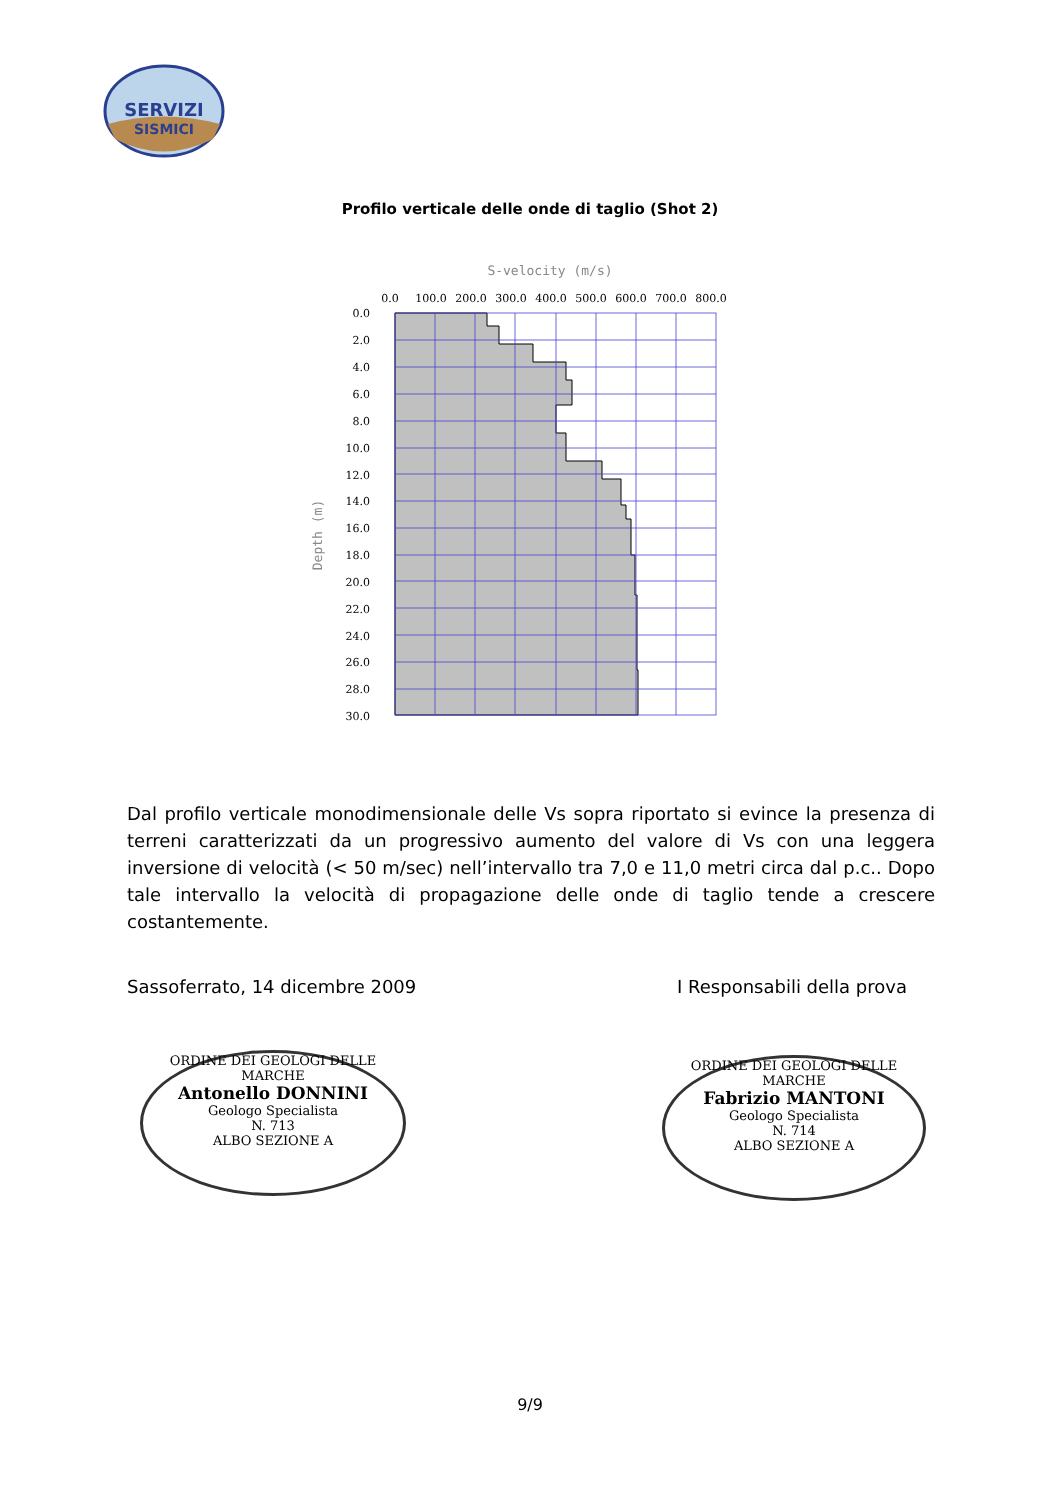SERVIZI
SISMICI
Profilo verticale delle onde di taglio (Shot 2)
S-velocity (m/s)
0.0
100.0
200.0
300.0
400.0
500.0
600.0
700.0
800.0
0.0
2.0
4.0
6.0
8.0
10.0
12.0
14.0
16.0
18.0
20.0
22.0
24.0
26.0
28.0
30.0
Depth (m)
Dal profilo verticale monodimensionale delle Vs sopra riportato si evince la presenza di terreni caratterizzati da un progressivo aumento del valore di Vs con una leggera inversione di velocità (< 50 m/sec) nell’intervallo tra 7,0 e 11,0 metri circa dal p.c.. Dopo tale intervallo la velocità di propagazione delle onde di taglio tende a crescere costantemente.
Sassoferrato, 14 dicembre 2009 I Responsabili della prova
ORDINE DEI GEOLOGI DELLE MARCHE
Antonello DONNINI
Geologo Specialista
N. 713
ALBO SEZIONE A
ORDINE DEI GEOLOGI DELLE MARCHE
Fabrizio MANTONI
Geologo Specialista
N. 714
ALBO SEZIONE A
9/9